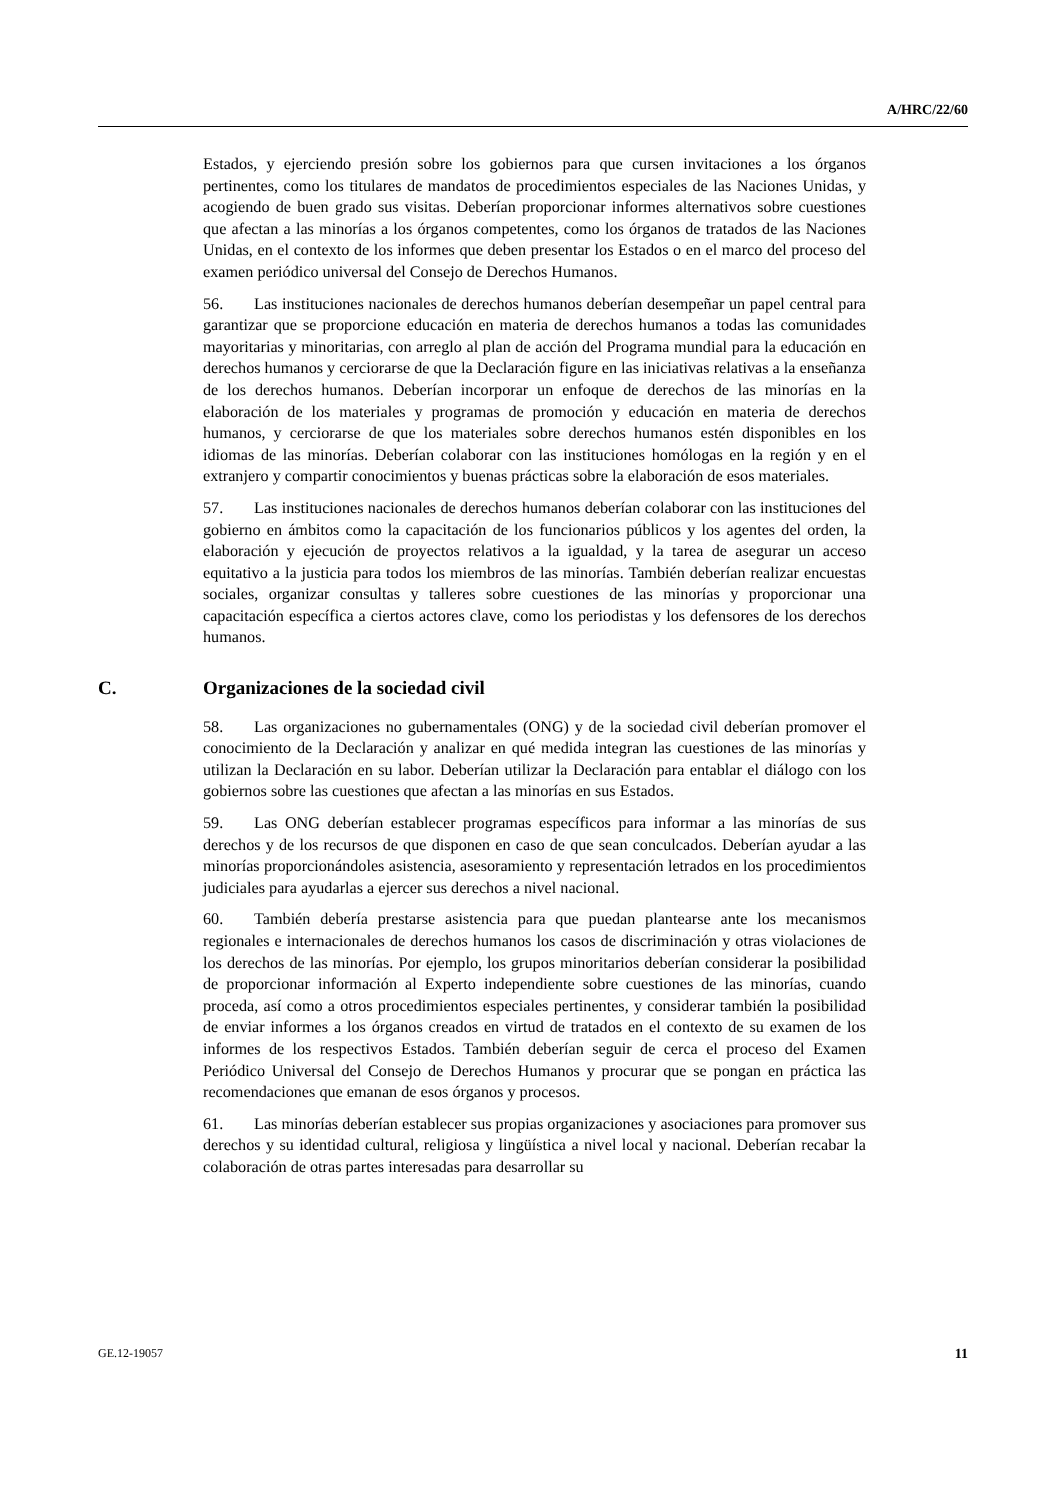A/HRC/22/60
Estados, y ejerciendo presión sobre los gobiernos para que cursen invitaciones a los órganos pertinentes, como los titulares de mandatos de procedimientos especiales de las Naciones Unidas, y acogiendo de buen grado sus visitas. Deberían proporcionar informes alternativos sobre cuestiones que afectan a las minorías a los órganos competentes, como los órganos de tratados de las Naciones Unidas, en el contexto de los informes que deben presentar los Estados o en el marco del proceso del examen periódico universal del Consejo de Derechos Humanos.
56. Las instituciones nacionales de derechos humanos deberían desempeñar un papel central para garantizar que se proporcione educación en materia de derechos humanos a todas las comunidades mayoritarias y minoritarias, con arreglo al plan de acción del Programa mundial para la educación en derechos humanos y cerciorarse de que la Declaración figure en las iniciativas relativas a la enseñanza de los derechos humanos. Deberían incorporar un enfoque de derechos de las minorías en la elaboración de los materiales y programas de promoción y educación en materia de derechos humanos, y cerciorarse de que los materiales sobre derechos humanos estén disponibles en los idiomas de las minorías. Deberían colaborar con las instituciones homólogas en la región y en el extranjero y compartir conocimientos y buenas prácticas sobre la elaboración de esos materiales.
57. Las instituciones nacionales de derechos humanos deberían colaborar con las instituciones del gobierno en ámbitos como la capacitación de los funcionarios públicos y los agentes del orden, la elaboración y ejecución de proyectos relativos a la igualdad, y la tarea de asegurar un acceso equitativo a la justicia para todos los miembros de las minorías. También deberían realizar encuestas sociales, organizar consultas y talleres sobre cuestiones de las minorías y proporcionar una capacitación específica a ciertos actores clave, como los periodistas y los defensores de los derechos humanos.
C. Organizaciones de la sociedad civil
58. Las organizaciones no gubernamentales (ONG) y de la sociedad civil deberían promover el conocimiento de la Declaración y analizar en qué medida integran las cuestiones de las minorías y utilizan la Declaración en su labor. Deberían utilizar la Declaración para entablar el diálogo con los gobiernos sobre las cuestiones que afectan a las minorías en sus Estados.
59. Las ONG deberían establecer programas específicos para informar a las minorías de sus derechos y de los recursos de que disponen en caso de que sean conculcados. Deberían ayudar a las minorías proporcionándoles asistencia, asesoramiento y representación letrados en los procedimientos judiciales para ayudarlas a ejercer sus derechos a nivel nacional.
60. También debería prestarse asistencia para que puedan plantearse ante los mecanismos regionales e internacionales de derechos humanos los casos de discriminación y otras violaciones de los derechos de las minorías. Por ejemplo, los grupos minoritarios deberían considerar la posibilidad de proporcionar información al Experto independiente sobre cuestiones de las minorías, cuando proceda, así como a otros procedimientos especiales pertinentes, y considerar también la posibilidad de enviar informes a los órganos creados en virtud de tratados en el contexto de su examen de los informes de los respectivos Estados. También deberían seguir de cerca el proceso del Examen Periódico Universal del Consejo de Derechos Humanos y procurar que se pongan en práctica las recomendaciones que emanan de esos órganos y procesos.
61. Las minorías deberían establecer sus propias organizaciones y asociaciones para promover sus derechos y su identidad cultural, religiosa y lingüística a nivel local y nacional. Deberían recabar la colaboración de otras partes interesadas para desarrollar su
GE.12-19057 11